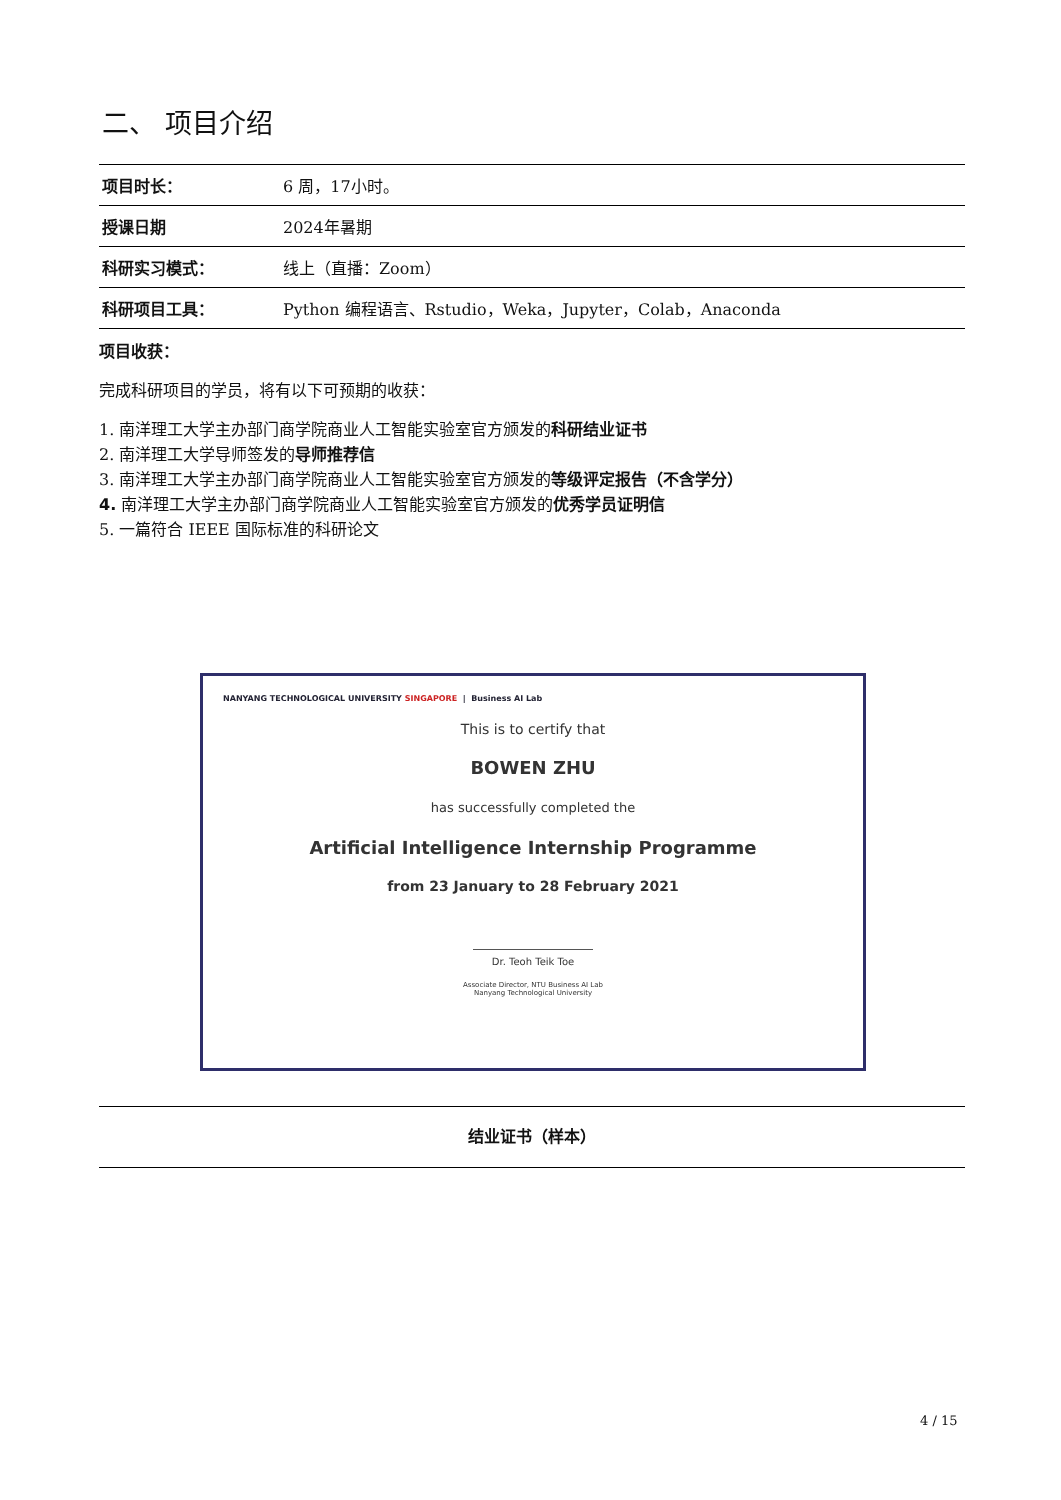二、 项目介绍
| 项目时长： | 6 周，17小时。 |
| 授课日期 | 2024年暑期 |
| 科研实习模式： | 线上（直播：Zoom） |
| 科研项目工具： | Python 编程语言、Rstudio，Weka，Jupyter，Colab，Anaconda |
项目收获：
完成科研项目的学员，将有以下可预期的收获：
1. 南洋理工大学主办部门商学院商业人工智能实验室官方颁发的科研结业证书
2. 南洋理工大学导师签发的导师推荐信
3. 南洋理工大学主办部门商学院商业人工智能实验室官方颁发的等级评定报告（不含学分）
4. 南洋理工大学主办部门商学院商业人工智能实验室官方颁发的优秀学员证明信
5. 一篇符合 IEEE 国际标准的科研论文
NANYANG TECHNOLOGICAL UNIVERSITY SINGAPORE | Business AI Lab
This is to certify that
BOWEN ZHU
has successfully completed the
Artificial Intelligence Internship Programme
from 23 January to 28 February 2021
Dr. Teoh Teik Toe
Associate Director, NTU Business AI Lab
Nanyang Technological University
结业证书（样本）
4 / 15